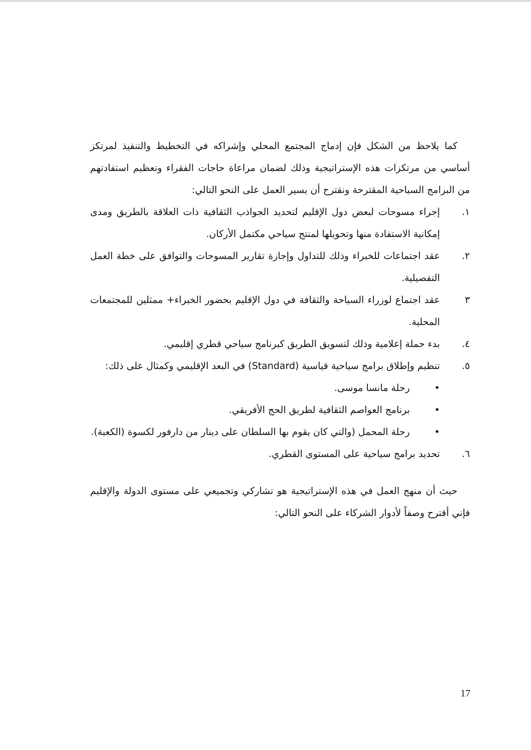كما يلاحظ من الشكل فإن إدماج المجتمع المحلي وإشراكه في التخطيط والتنفيذ لمرتكز أساسي من مرتكزات هذه الإستراتيجية وذلك لضمان مراعاة حاجات الفقراء وتعظيم استفادتهم من البرامج السياحية المقترحة ونقترح أن يسير العمل على النحو التالي:
١. إجراء مسوحات لبعض دول الإقليم لتحديد الجواذب الثقافية ذات العلاقة بالطريق ومدى إمكانية الاستفادة منها وتحويلها لمنتج سياحي مكتمل الأركان.
٢. عقد اجتماعات للخبراء وذلك للتداول وإجازة تقارير المسوحات والتوافق على خطة العمل التفصيلية.
٣ عقد اجتماع لوزراء السياحة والثقافة في دول الإقليم بحضور الخبراء+ ممثلين للمجتمعات المحلية.
٤. بدء حملة إعلامية وذلك لتسويق الطريق كبرنامج سياحي قطري إقليمي.
٥. تنظيم وإطلاق برامج سياحية قياسية (Standard) في البعد الإقليمي وكمثال على ذلك:
• رحلة مانسا موسى.
• برنامج العواصم الثقافية لطريق الحج الأفريقي.
• رحلة المحمل (والتي كان يقوم بها السلطان على دينار من دارفور لكسوة (الكعبة).
٦. تحديد برامج سياحية على المستوى القطري.
حيث أن منهج العمل في هذه الإستراتيجية هو تشاركي وتجميعي على مستوى الدولة والإقليم فإني أقترح وصفاً لأدوار الشركاء على النحو التالي:
17